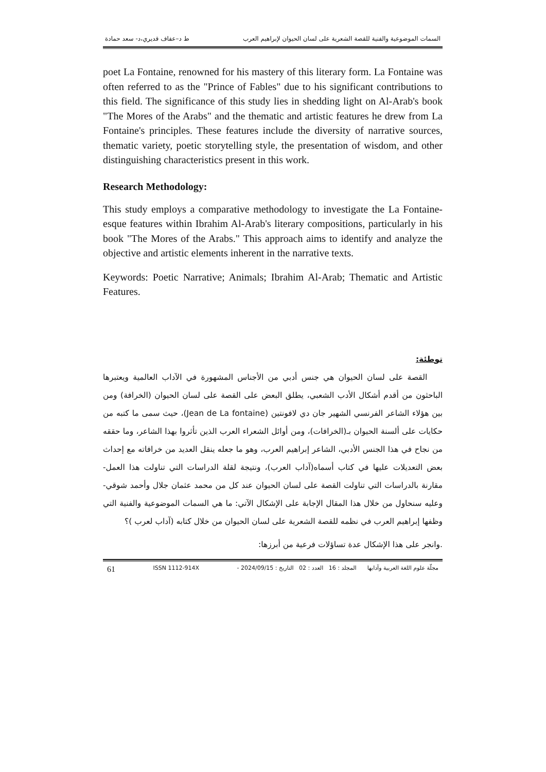السمات الموضوعية والفنية للقصة الشعرية على لسان الحيوان لإبراهيم العرب ط د–عفاف قديري،د- سعد حمادة
poet La Fontaine, renowned for his mastery of this literary form. La Fontaine was often referred to as the "Prince of Fables" due to his significant contributions to this field. The significance of this study lies in shedding light on Al-Arab's book "The Mores of the Arabs" and the thematic and artistic features he drew from La Fontaine's principles. These features include the diversity of narrative sources, thematic variety, poetic storytelling style, the presentation of wisdom, and other distinguishing characteristics present in this work.
Research Methodology:
This study employs a comparative methodology to investigate the La Fontaine-esque features within Ibrahim Al-Arab's literary compositions, particularly in his book "The Mores of the Arabs." This approach aims to identify and analyze the objective and artistic elements inherent in the narrative texts.
Keywords: Poetic Narrative; Animals; Ibrahim Al-Arab; Thematic and Artistic Features.
توطئة:
القصة على لسان الحيوان هي جنس أدبي من الأجناس المشهورة في الآداب العالمية ويعتبرها الباحثون من أقدم أشكال الأدب الشعبي، يطلق البعض على القصة على لسان الحيوان (الخرافة) ومن بين هؤلاء الشاعر الفرنسي الشهير جان دي لافونتين (Jean de La fontaine)، حيث سمى ما كتبه من حكايات على ألسنة الحيوان بـ(الخرافات)، ومن أوائل الشعراء العرب الذين تأثروا بهذا الشاعر، وما حققه من نجاح في هذا الجنس الأدبي، الشاعر إبراهيم العرب، وهو ما جعله ينقل العديد من خرافاته مع إحداث بعض التعديلات عليها في كتاب أسماه(آداب العرب)، ونتيجة لقلة الدراسات التي تناولت هذا العمل- مقارنة بالدراسات التي تناولت القصة على لسان الحيوان عند كل من محمد عثمان جلال وأحمد شوقي- وعليه سنحاول من خلال هذا المقال الإجابة على الإشكال الآتي: ما هي السمات الموضوعية والفنية التي وظفها إبراهيم العرب في نظمه للقصة الشعرية على لسان الحيوان من خلال كتابه (آداب لعرب )؟
.وانجر على هذا الإشكال عدة تساؤلات فرعية من أبرزها:
مجلّة علوم اللغة العربية وآدابها المجلد : 16 العدد : 02 التاريخ : 2024/09/15 - ISSN 1112-914X 61